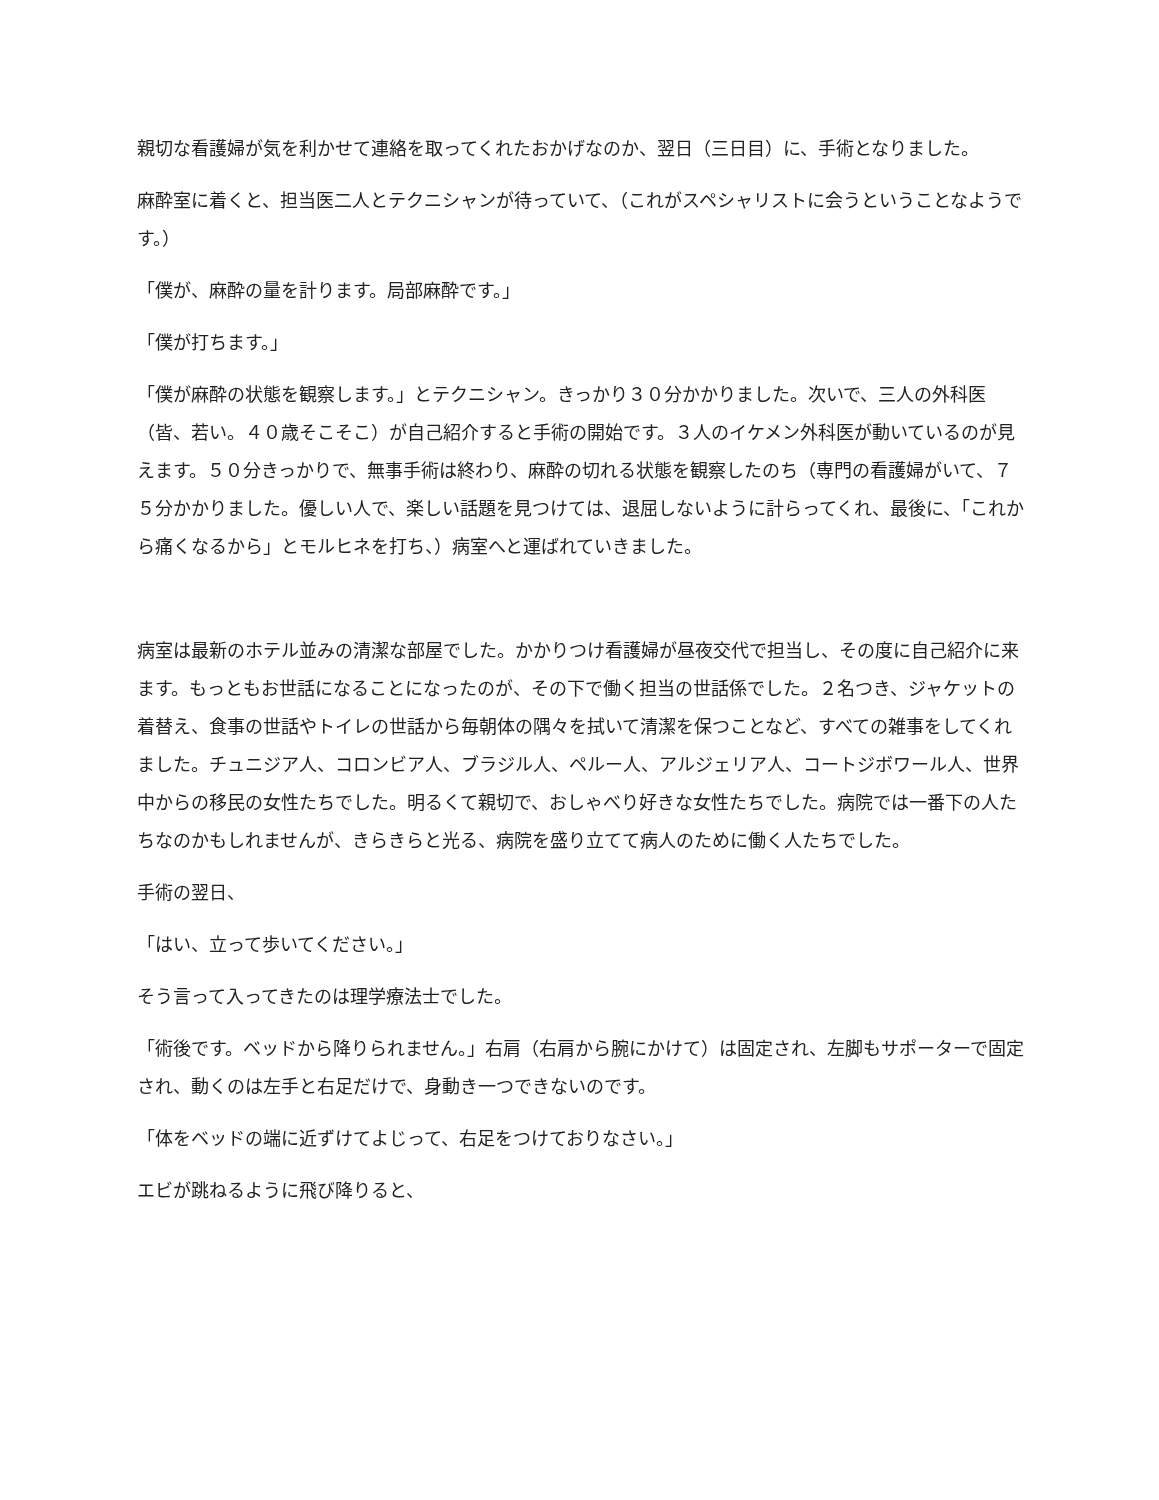親切な看護婦が気を利かせて連絡を取ってくれたおかげなのか、翌日（三日目）に、手術となりました。
麻酔室に着くと、担当医二人とテクニシャンが待っていて、（これがスペシャリストに会うということなようです。）
「僕が、麻酔の量を計ります。局部麻酔です。」
「僕が打ちます。」
「僕が麻酔の状態を観察します。」とテクニシャン。きっかり３０分かかりました。次いで、三人の外科医（皆、若い。４０歳そこそこ）が自己紹介すると手術の開始です。３人のイケメン外科医が動いているのが見えます。５０分きっかりで、無事手術は終わり、麻酔の切れる状態を観察したのち（専門の看護婦がいて、７５分かかりました。優しい人で、楽しい話題を見つけては、退屈しないように計らってくれ、最後に、「これから痛くなるから」とモルヒネを打ち、）病室へと運ばれていきました。
病室は最新のホテル並みの清潔な部屋でした。かかりつけ看護婦が昼夜交代で担当し、その度に自己紹介に来ます。もっともお世話になることになったのが、その下で働く担当の世話係でした。２名つき、ジャケットの着替え、食事の世話やトイレの世話から毎朝体の隅々を拭いて清潔を保つことなど、すべての雑事をしてくれました。チュニジア人、コロンビア人、ブラジル人、ペルー人、アルジェリア人、コートジボワール人、世界中からの移民の女性たちでした。明るくて親切で、おしゃべり好きな女性たちでした。病院では一番下の人たちなのかもしれませんが、きらきらと光る、病院を盛り立てて病人のために働く人たちでした。
手術の翌日、
「はい、立って歩いてください。」
そう言って入ってきたのは理学療法士でした。
「術後です。ベッドから降りられません。」右肩（右肩から腕にかけて）は固定され、左脚もサポーターで固定され、動くのは左手と右足だけで、身動き一つできないのです。
「体をベッドの端に近ずけてよじって、右足をつけておりなさい。」
エビが跳ねるように飛び降りると、